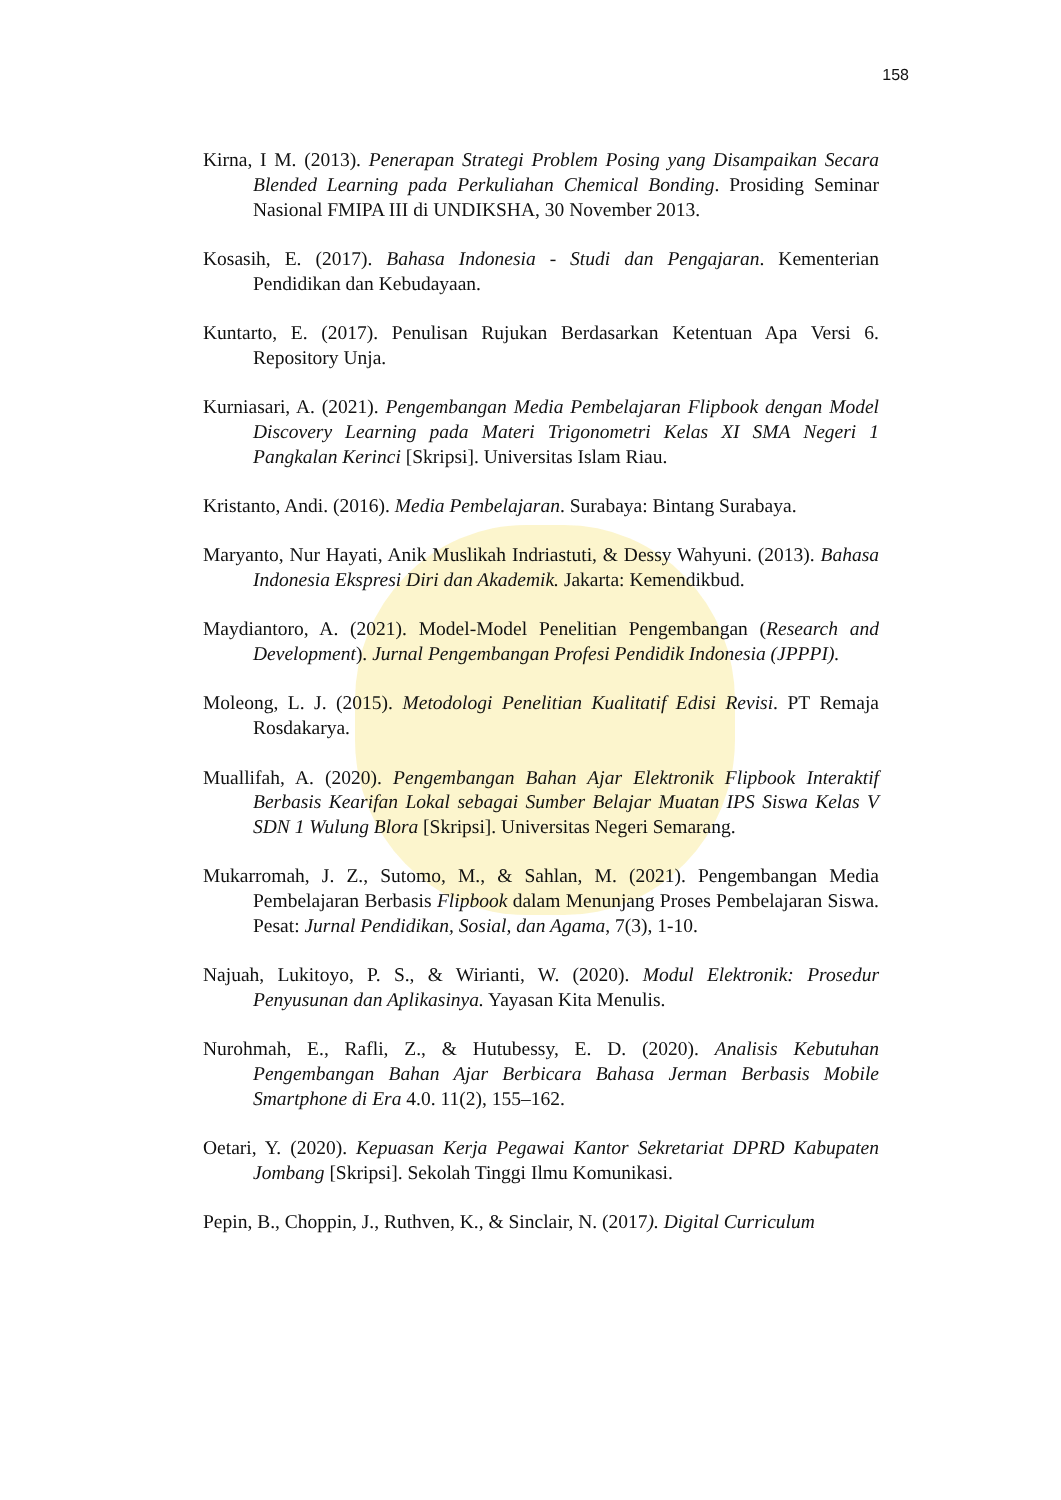158
Kirna, I M. (2013). Penerapan Strategi Problem Posing yang Disampaikan Secara Blended Learning pada Perkuliahan Chemical Bonding. Prosiding Seminar Nasional FMIPA III di UNDIKSHA, 30 November 2013.
Kosasih, E. (2017). Bahasa Indonesia - Studi dan Pengajaran. Kementerian Pendidikan dan Kebudayaan.
Kuntarto, E. (2017). Penulisan Rujukan Berdasarkan Ketentuan Apa Versi 6. Repository Unja.
Kurniasari, A. (2021). Pengembangan Media Pembelajaran Flipbook dengan Model Discovery Learning pada Materi Trigonometri Kelas XI SMA Negeri 1 Pangkalan Kerinci [Skripsi]. Universitas Islam Riau.
Kristanto, Andi. (2016). Media Pembelajaran. Surabaya: Bintang Surabaya.
Maryanto, Nur Hayati, Anik Muslikah Indriastuti, & Dessy Wahyuni. (2013). Bahasa Indonesia Ekspresi Diri dan Akademik. Jakarta: Kemendikbud.
Maydiantoro, A. (2021). Model-Model Penelitian Pengembangan (Research and Development). Jurnal Pengembangan Profesi Pendidik Indonesia (JPPPI).
Moleong, L. J. (2015). Metodologi Penelitian Kualitatif Edisi Revisi. PT Remaja Rosdakarya.
Muallifah, A. (2020). Pengembangan Bahan Ajar Elektronik Flipbook Interaktif Berbasis Kearifan Lokal sebagai Sumber Belajar Muatan IPS Siswa Kelas V SDN 1 Wulung Blora [Skripsi]. Universitas Negeri Semarang.
Mukarromah, J. Z., Sutomo, M., & Sahlan, M. (2021). Pengembangan Media Pembelajaran Berbasis Flipbook dalam Menunjang Proses Pembelajaran Siswa. Pesat: Jurnal Pendidikan, Sosial, dan Agama, 7(3), 1-10.
Najuah, Lukitoyo, P. S., & Wirianti, W. (2020). Modul Elektronik: Prosedur Penyusunan dan Aplikasinya. Yayasan Kita Menulis.
Nurohmah, E., Rafli, Z., & Hutubessy, E. D. (2020). Analisis Kebutuhan Pengembangan Bahan Ajar Berbicara Bahasa Jerman Berbasis Mobile Smartphone di Era 4.0. 11(2), 155–162.
Oetari, Y. (2020). Kepuasan Kerja Pegawai Kantor Sekretariat DPRD Kabupaten Jombang [Skripsi]. Sekolah Tinggi Ilmu Komunikasi.
Pepin, B., Choppin, J., Ruthven, K., & Sinclair, N. (2017). Digital Curriculum